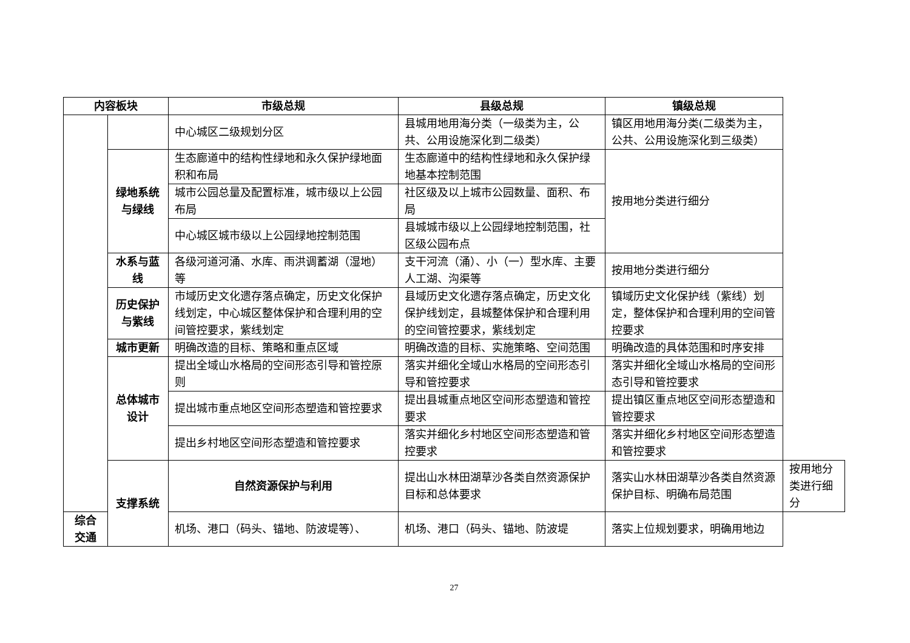| 内容板块 | | 市级总规 | 县级总规 | 镇级总规 | |
| --- | --- | --- | --- | --- | --- |
| | | 中心城区二级规划分区 | 县城用地用海分类（一级类为主，公共、公用设施深化到二级类） | 镇区用地用海分类(二级类为主，公共、公用设施深化到三级类） | |
| | 绿地系统与绿线 | 生态廊道中的结构性绿地和永久保护绿地面积和布局 | 生态廊道中的结构性绿地和永久保护绿地基本控制范围 | 按用地分类进行细分 | |
| | | 城市公园总量及配置标准，城市级以上公园布局 | 社区级及以上城市公园数量、面积、布局 | | |
| | | 中心城区城市级以上公园绿地控制范围 | 县城城市级以上公园绿地控制范围，社区级公园布点 | | |
| | 水系与蓝线 | 各级河道河涌、水库、雨洪调蓄湖（湿地）等 | 支干河流（涌）、小（一）型水库、主要人工湖、沟渠等 | 按用地分类进行细分 | |
| | 历史保护与紫线 | 市域历史文化遗存落点确定，历史文化保护线划定，中心城区整体保护和合理利用的空间管控要求，紫线划定 | 县域历史文化遗存落点确定，历史文化保护线划定，县城整体保护和合理利用的空间管控要求，紫线划定 | 镇域历史文化保护线（紫线）划定，整体保护和合理利用的空间管控要求 | |
| | 城市更新 | 明确改造的目标、策略和重点区域 | 明确改造的目标、实施策略、空间范围 | 明确改造的具体范围和时序安排 | |
| | 总体城市设计 | 提出全域山水格局的空间形态引导和管控原则 | 落实并细化全域山水格局的空间形态引导和管控要求 | 落实并细化全域山水格局的空间形态引导和管控要求 | |
| | | 提出城市重点地区空间形态塑造和管控要求 | 提出县城重点地区空间形态塑造和管控要求 | 提出镇区重点地区空间形态塑造和管控要求 | |
| | | 提出乡村地区空间形态塑造和管控要求 | 落实并细化乡村地区空间形态塑造和管控要求 | 落实并细化乡村地区空间形态塑造和管控要求 | |
| | 支撑系统 | 自然资源保护与利用 | 提出山水林田湖草沙各类自然资源保护目标和总体要求 | 落实山水林田湖草沙各类自然资源保护目标、明确布局范围 | 按用地分类进行细分 |
| 综合交通 | | 机场、港口（码头、锚地、防波堤等）、 | 机场、港口（码头、锚地、防波堤 | 落实上位规划要求，明确用地边 | |
27